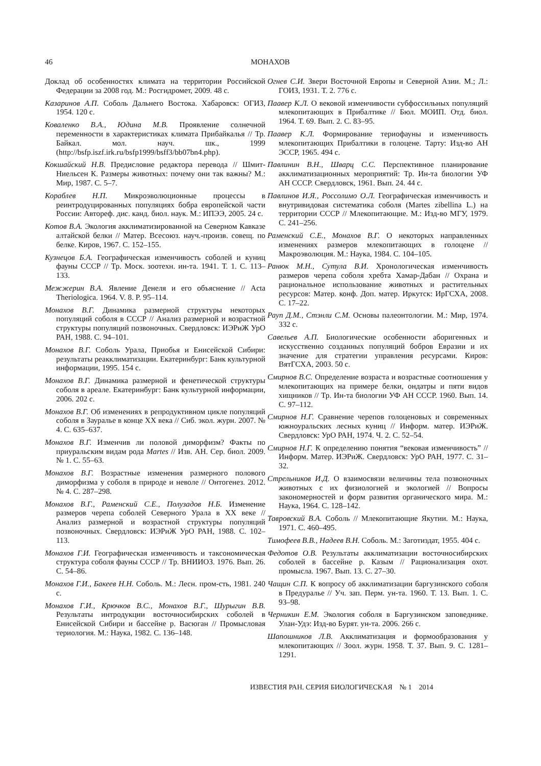46
МОНАХОВ
Доклад об особенностях климата на территории Российской Федерации за 2008 год. М.: Росгидромет, 2009. 48 с.
Казаринов А.П. Соболь Дальнего Востока. Хабаровск: ОГИЗ, 1954. 120 с.
Коваленко В.А., Юдина М.В. Проявление солнечной переменности в характеристиках климата Прибайкалья // Тр. Байкал. мол. науч. шк., 1999 (http://bsfp.iszf.irk.ru/bsfp1999/bsff3/bb07bn4.php).
Кокшайский Н.В. Предисловие редактора перевода // Шмит-Ниельсен К. Размеры животных: почему они так важны? М.: Мир, 1987. С. 5–7.
Кораблев Н.П. Микроэволюционные процессы в реинтродуцированных популяциях бобра европейской части России: Автореф. дис. канд. биол. наук. М.: ИПЭЭ, 2005. 24 с.
Котов В.А. Экология акклиматизированной на Северном Кавказе алтайской белки // Матер. Всесоюз. науч.-произв. совещ. по белке. Киров, 1967. С. 152–155.
Кузнецов Б.А. Географическая изменчивость соболей и куниц фауны СССР // Тр. Моск. зоотехн. ин-та. 1941. Т. 1. С. 113–133.
Межжерин В.А. Явление Денеля и его объяснение // Acta Theriologica. 1964. V. 8. P. 95–114.
Монахов В.Г. Динамика размерной структуры некоторых популяций соболя в СССР // Анализ размерной и возрастной структуры популяций позвоночных. Свердловск: ИЭРиЖ УрО РАН, 1988. С. 94–101.
Монахов В.Г. Соболь Урала, Приобья и Енисейской Сибири: результаты реакклиматизации. Екатеринбург: Банк культурной информации, 1995. 154 с.
Монахов В.Г. Динамика размерной и фенетической структуры соболя в ареале. Екатеринбург: Банк культурной информации, 2006. 202 с.
Монахов В.Г. Об изменениях в репродуктивном цикле популяций соболя в Зауралье в конце XX века // Сиб. экол. журн. 2007. № 4. С. 635–637.
Монахов В.Г. Изменчив ли половой диморфизм? Факты по приуральским видам рода Martes // Изв. АН. Сер. биол. 2009. № 1. С. 55–63.
Монахов В.Г. Возрастные изменения размерного полового диморфизма у соболя в природе и неволе // Онтогенез. 2012. № 4. С. 287–298.
Монахов В.Г., Раменский С.Е., Полузадов Н.Б. Изменение размеров черепа соболей Северного Урала в XX веке // Анализ размерной и возрастной структуры популяций позвоночных. Свердловск: ИЭРиЖ УрО РАН, 1988. С. 102–113.
Монахов Г.И. Географическая изменчивость и таксономическая структура соболя фауны СССР // Тр. ВНИИОЗ. 1976. Вып. 26. С. 54–86.
Монахов Г.И., Бакеев Н.Н. Соболь. М.: Лесн. пром-сть, 1981. 240 с.
Монахов Г.И., Крючков В.С., Монахов В.Г., Шурыгин В.В. Результаты интродукции восточносибирских соболей в Енисейской Сибири и бассейне р. Васюган // Промысловая териология. М.: Наука, 1982. С. 136–148.
Огнев С.И. Звери Восточной Европы и Северной Азии. М.; Л.: ГОИЗ, 1931. Т. 2. 776 с.
Паавер К.Л. О вековой изменчивости субфоссильных популяций млекопитающих в Прибалтике // Бюл. МОИП. Отд. биол. 1964. Т. 69. Вып. 2. С. 83–95.
Паавер К.Л. Формирование териофауны и изменчивость млекопитающих Прибалтики в голоцене. Тарту: Изд-во АН ЭССР, 1965. 494 с.
Павлинин В.Н., Шварц С.С. Перспективное планирование акклиматизационных мероприятий: Тр. Ин-та биологии УФ АН СССР. Свердловск, 1961. Вып. 24. 44 с.
Павлинов И.Я., Россолимо О.Л. Географическая изменчивость и внутривидовая систематика соболя (Martes zibellina L.) на территории СССР // Млекопитающие. М.: Изд-во МГУ, 1979. С. 241–256.
Раменский С.Е., Монахов В.Г. О некоторых направленных изменениях размеров млекопитающих в голоцене // Макроэволюция. М.: Наука, 1984. С. 104–105.
Ранюк М.Н., Сутула В.И. Хронологическая изменчивость размеров черепа соболя хребта Хамар-Дабан // Охрана и рациональное использование животных и растительных ресурсов: Матер. конф. Доп. матер. Иркутск: ИрГСХА, 2008. С. 17–22.
Рауп Д.М., Стэнли С.М. Основы палеонтологии. М.: Мир, 1974. 332 с.
Савельев А.П. Биологические особенности аборигенных и искусственно созданных популяций бобров Евразии и их значение для стратегии управления ресурсами. Киров: ВятГСХА, 2003. 50 с.
Смирнов В.С. Определение возраста и возрастные соотношения у млекопитающих на примере белки, ондатры и пяти видов хищников // Тр. Ин-та биологии УФ АН СССР. 1960. Вып. 14. С. 97–112.
Смирнов Н.Г. Сравнение черепов голоценовых и современных южноуральских лесных куниц // Информ. матер. ИЭРиЖ. Свердловск: УрО РАН, 1974. Ч. 2. С. 52–54.
Смирнов Н.Г. К определению понятия “вековая изменчивость” // Информ. Матер. ИЭРиЖ. Свердловск: УрО РАН, 1977. С. 31–32.
Стрельников И.Д. О взаимосвязи величины тела позвоночных животных с их физиологией и экологией // Вопросы закономерностей и форм развития органического мира. М.: Наука, 1964. С. 128–142.
Тавровский В.А. Соболь // Млекопитающие Якутии. М.: Наука, 1971. С. 460–495.
Тимофеев В.В., Надеев В.Н. Соболь. М.: Заготиздат, 1955. 404 с.
Федотов О.В. Результаты акклиматизации восточносибирских соболей в бассейне р. Казым // Рационализация охот. промысла. 1967. Вып. 13. С. 27–30.
Чащин С.П. К вопросу об акклиматизации баргузинского соболя в Предуралье // Уч. зап. Перм. ун-та. 1960. Т. 13. Вып. 1. С. 93–98.
Черникин Е.М. Экология соболя в Баргузинском заповеднике. Улан-Удэ: Изд-во Бурят. ун-та. 2006. 266 с.
Шапошников Л.В. Акклиматизация и формообразования у млекопитающих // Зоол. журн. 1958. Т. 37. Вып. 9. С. 1281–1291.
ИЗВЕСТИЯ РАН. СЕРИЯ БИОЛОГИЧЕСКАЯ № 1 2014